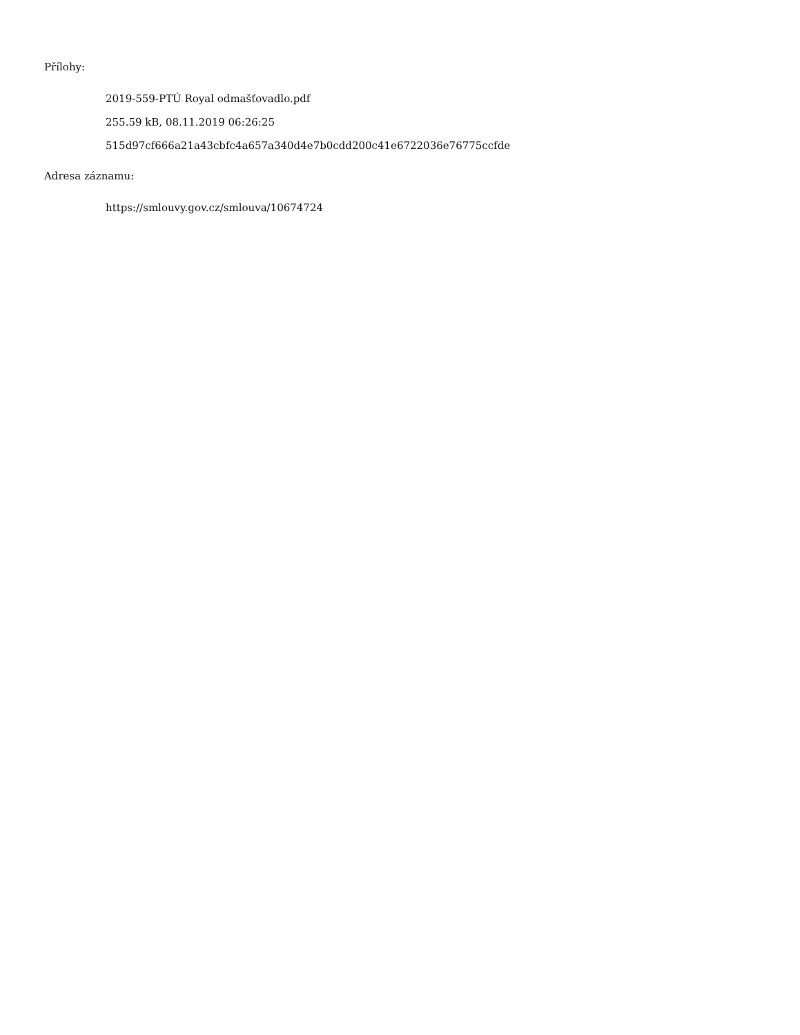Přílohy:
2019-559-PTÚ Royal odmašťovadlo.pdf
255.59 kB, 08.11.2019 06:26:25
515d97cf666a21a43cbfc4a657a340d4e7b0cdd200c41e6722036e76775ccfde
Adresa záznamu:
https://smlouvy.gov.cz/smlouva/10674724